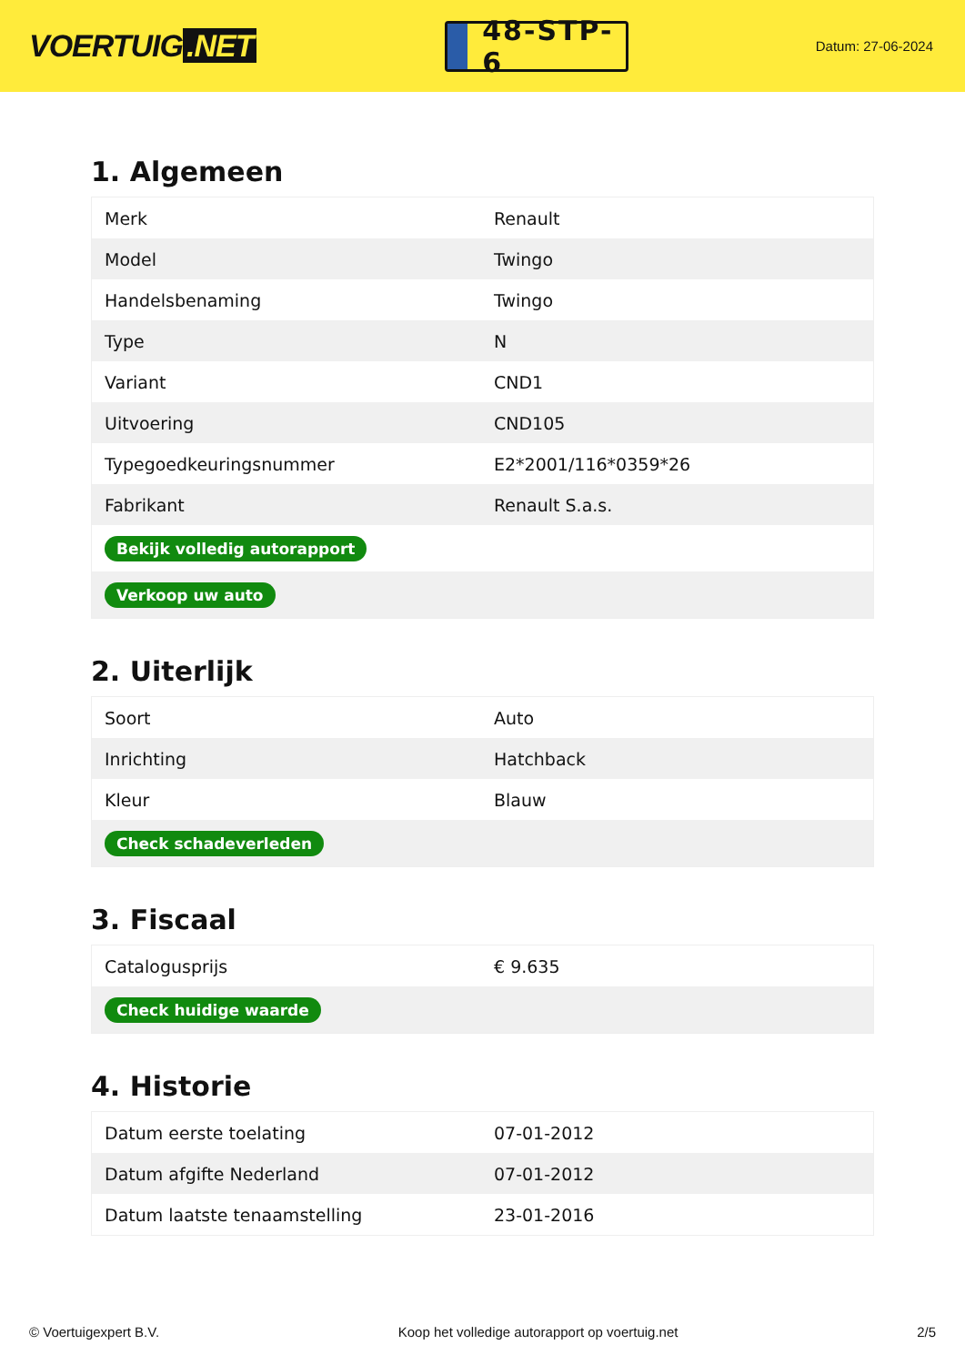VOERTUIG.NET
48-STP-6
Datum: 27-06-2024
1. Algemeen
| Merk | Renault |
| Model | Twingo |
| Handelsbenaming | Twingo |
| Type | N |
| Variant | CND1 |
| Uitvoering | CND105 |
| Typegoedkeuringsnummer | E2*2001/116*0359*26 |
| Fabrikant | Renault S.a.s. |
| Bekijk volledig autorapport | |
| Verkoop uw auto | |
2. Uiterlijk
| Soort | Auto |
| Inrichting | Hatchback |
| Kleur | Blauw |
| Check schadeverleden | |
3. Fiscaal
| Catalogusprijs | € 9.635 |
| Check huidige waarde | |
4. Historie
| Datum eerste toelating | 07-01-2012 |
| Datum afgifte Nederland | 07-01-2012 |
| Datum laatste tenaamstelling | 23-01-2016 |
© Voertuigexpert B.V. Koop het volledige autorapport op voertuig.net 2/5